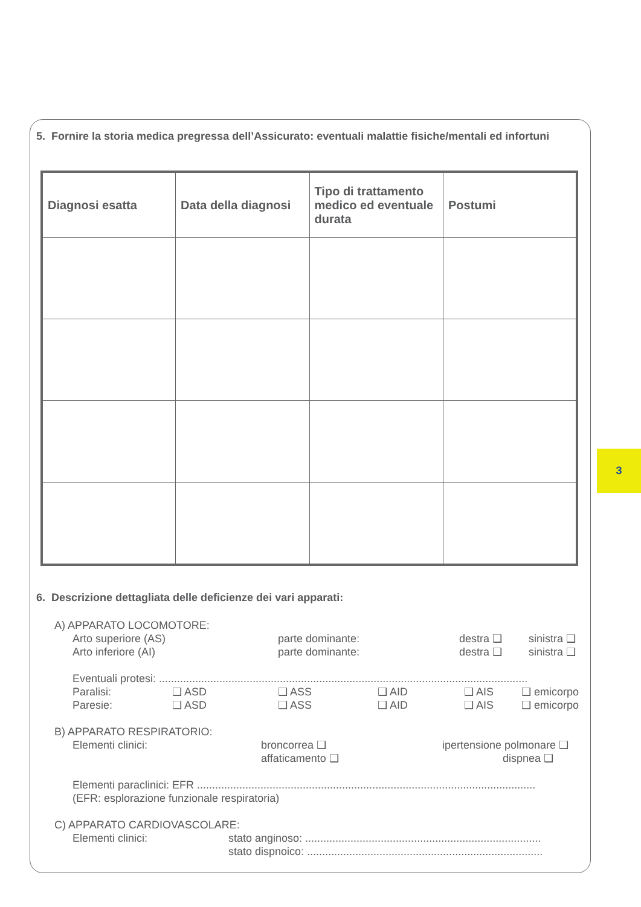5. Fornire la storia medica pregressa dell’Assicurato: eventuali malattie fisiche/mentali ed infortuni
| Diagnosi esatta | Data della diagnosi | Tipo di trattamento medico ed eventuale durata | Postumi |
| --- | --- | --- | --- |
6. Descrizione dettagliata delle deficienze dei vari apparati:
A) APPARATO LOCOMOTORE:
Arto superiore (AS) parte dominante: destra ❑ sinistra ❑
Arto inferiore (AI) parte dominante: destra ❑ sinistra ❑
Eventuali protesi: ..........................................................................................................................
Paralisi: ❑ ASD ❑ ASS ❑ AID ❑ AIS ❑ emicorpo
Paresie: ❑ ASD ❑ ASS ❑ AID ❑ AIS ❑ emicorpo
B) APPARATO RESPIRATORIO:
Elementi clinici: broncorrea ❑ ipertensione polmonare ❑
affaticamento ❑ dispnea ❑
Elementi paraclinici: EFR ................................................................................................................
(EFR: esplorazione funzionale respiratoria)
C) APPARATO CARDIOVASCOLARE:
Elementi clinici: stato anginoso: ..............................................................................
stato dispnoico: ..............................................................................
3